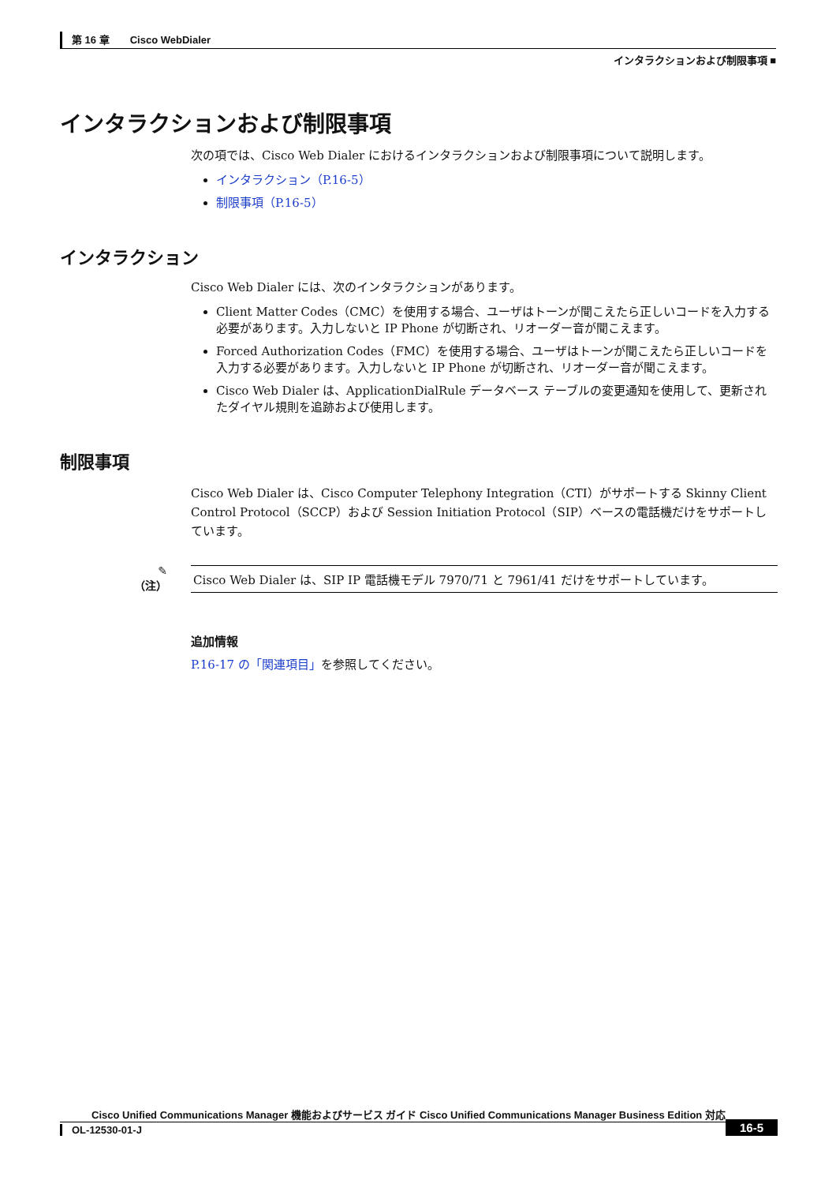第 16 章　　Cisco WebDialer
インタラクションおよび制限事項 ■
インタラクションおよび制限事項
次の項では、Cisco Web Dialer におけるインタラクションおよび制限事項について説明します。
インタラクション（P.16-5）
制限事項（P.16-5）
インタラクション
Cisco Web Dialer には、次のインタラクションがあります。
Client Matter Codes（CMC）を使用する場合、ユーザはトーンが聞こえたら正しいコードを入力する必要があります。入力しないと IP Phone が切断され、リオーダー音が聞こえます。
Forced Authorization Codes（FMC）を使用する場合、ユーザはトーンが聞こえたら正しいコードを入力する必要があります。入力しないと IP Phone が切断され、リオーダー音が聞こえます。
Cisco Web Dialer は、ApplicationDialRule データベース テーブルの変更通知を使用して、更新されたダイヤル規則を追跡および使用します。
制限事項
Cisco Web Dialer は、Cisco Computer Telephony Integration（CTI）がサポートする Skinny Client Control Protocol（SCCP）および Session Initiation Protocol（SIP）ベースの電話機だけをサポートしています。
✎
（注）
Cisco Web Dialer は、SIP IP 電話機モデル 7970/71 と 7961/41 だけをサポートしています。
追加情報
P.16-17 の「関連項目」を参照してください。
Cisco Unified Communications Manager 機能およびサービス ガイド Cisco Unified Communications Manager Business Edition 対応
OL-12530-01-J
16-5